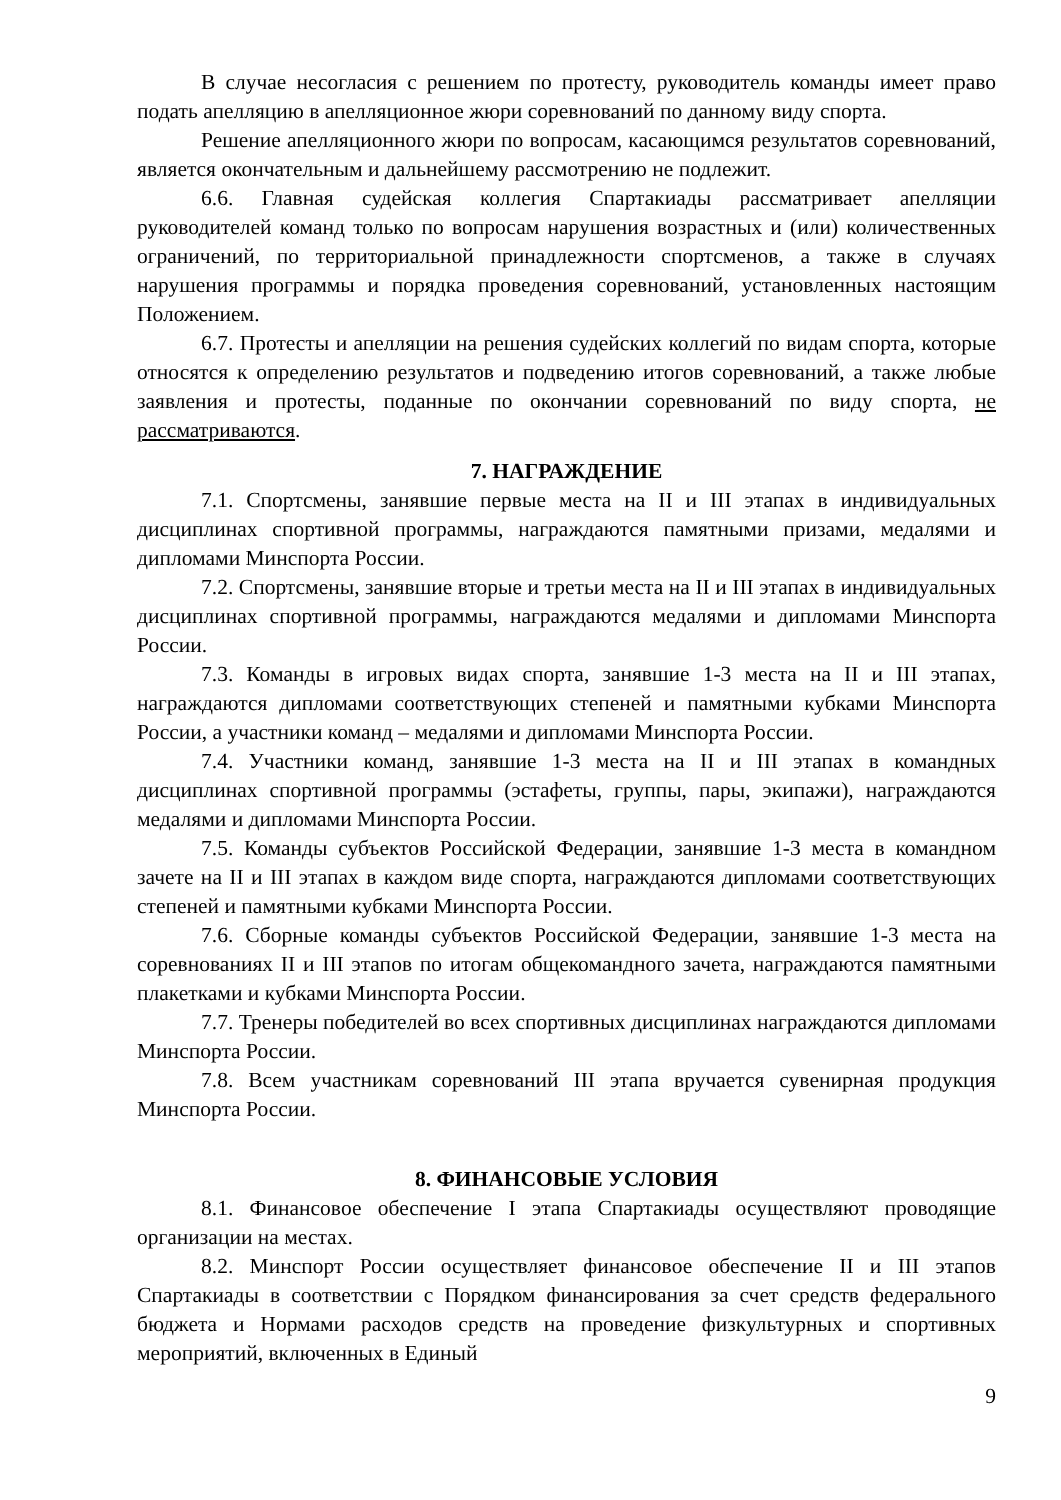В случае несогласия с решением по протесту, руководитель команды имеет право подать апелляцию в апелляционное жюри соревнований по данному виду спорта.
Решение апелляционного жюри по вопросам, касающимся результатов соревнований, является окончательным и дальнейшему рассмотрению не подлежит.
6.6. Главная судейская коллегия Спартакиады рассматривает апелляции руководителей команд только по вопросам нарушения возрастных и (или) количественных ограничений, по территориальной принадлежности спортсменов, а также в случаях нарушения программы и порядка проведения соревнований, установленных настоящим Положением.
6.7. Протесты и апелляции на решения судейских коллегий по видам спорта, которые относятся к определению результатов и подведению итогов соревнований, а также любые заявления и протесты, поданные по окончании соревнований по виду спорта, не рассматриваются.
7. НАГРАЖДЕНИЕ
7.1. Спортсмены, занявшие первые места на II и III этапах в индивидуальных дисциплинах спортивной программы, награждаются памятными призами, медалями и дипломами Минспорта России.
7.2. Спортсмены, занявшие вторые и третьи места на II и III этапах в индивидуальных дисциплинах спортивной программы, награждаются медалями и дипломами Минспорта России.
7.3. Команды в игровых видах спорта, занявшие 1-3 места на II и III этапах, награждаются дипломами соответствующих степеней и памятными кубками Минспорта России, а участники команд – медалями и дипломами Минспорта России.
7.4. Участники команд, занявшие 1-3 места на II и III этапах в командных дисциплинах спортивной программы (эстафеты, группы, пары, экипажи), награждаются медалями и дипломами Минспорта России.
7.5. Команды субъектов Российской Федерации, занявшие 1-3 места в командном зачете на II и III этапах в каждом виде спорта, награждаются дипломами соответствующих степеней и памятными кубками Минспорта России.
7.6. Сборные команды субъектов Российской Федерации, занявшие 1-3 места на соревнованиях II и III этапов по итогам общекомандного зачета, награждаются памятными плакетками и кубками Минспорта России.
7.7. Тренеры победителей во всех спортивных дисциплинах награждаются дипломами Минспорта России.
7.8. Всем участникам соревнований III этапа вручается сувенирная продукция Минспорта России.
8. ФИНАНСОВЫЕ УСЛОВИЯ
8.1. Финансовое обеспечение I этапа Спартакиады осуществляют проводящие организации на местах.
8.2. Минспорт России осуществляет финансовое обеспечение II и III этапов Спартакиады в соответствии с Порядком финансирования за счет средств федерального бюджета и Нормами расходов средств на проведение физкультурных и спортивных мероприятий, включенных в Единый
9